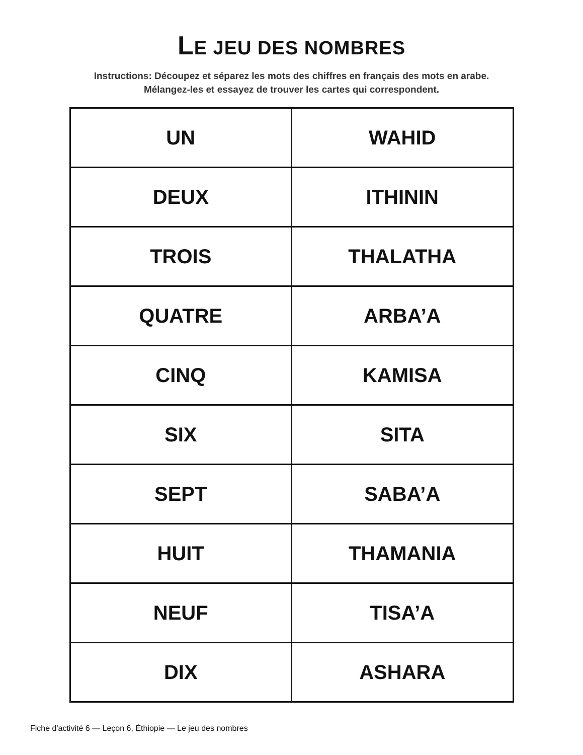LE JEU DES NOMBRES
Instructions: Découpez et séparez les mots des chiffres en français des mots en arabe. Mélangez-les et essayez de trouver les cartes qui correspondent.
| UN | WAHID |
| DEUX | ITHININ |
| TROIS | THALATHA |
| QUATRE | ARBA’A |
| CINQ | KAMISA |
| SIX | SITA |
| SEPT | SABA’A |
| HUIT | THAMANIA |
| NEUF | TISA’A |
| DIX | ASHARA |
Fiche d'activité 6 — Leçon 6, Éthiopie — Le jeu des nombres